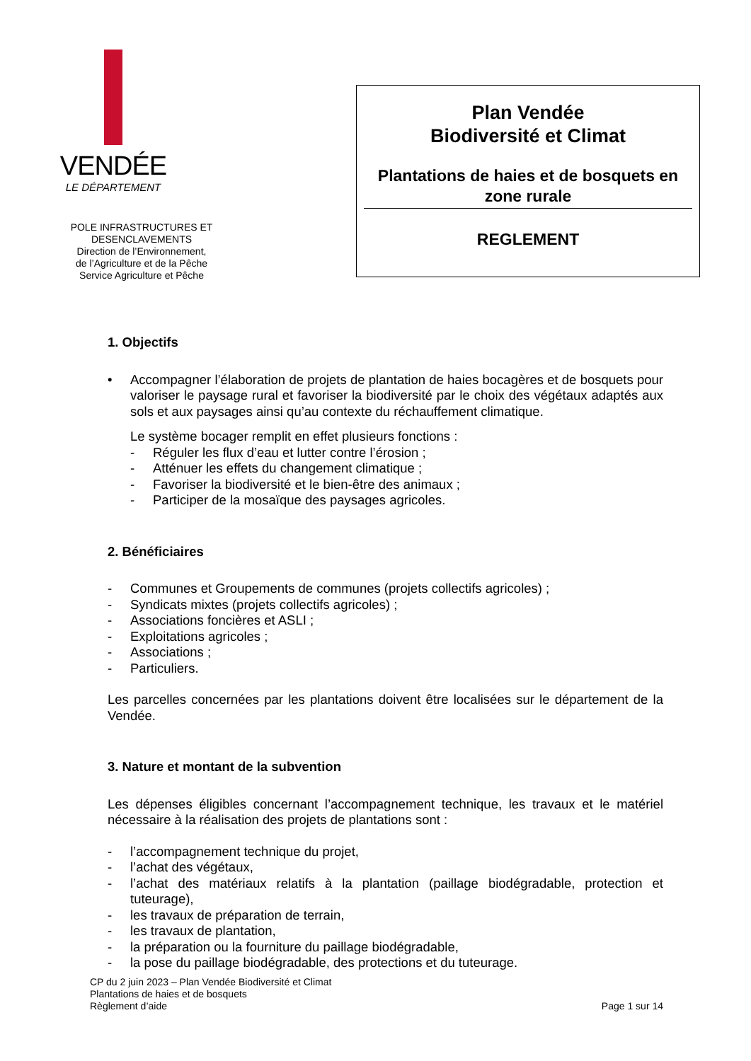VENDÉE
LE DÉPARTEMENT
POLE INFRASTRUCTURES ET
DESENCLAVEMENTS
Direction de l’Environnement,
de l’Agriculture et de la Pêche
Service Agriculture et Pêche
Plan Vendée
Biodiversité et Climat
Plantations de haies et de bosquets en zone rurale
REGLEMENT
1. Objectifs
• Accompagner l’élaboration de projets de plantation de haies bocagères et de bosquets pour valoriser le paysage rural et favoriser la biodiversité par le choix des végétaux adaptés aux sols et aux paysages ainsi qu’au contexte du réchauffement climatique.
Le système bocager remplit en effet plusieurs fonctions :
- Réguler les flux d’eau et lutter contre l’érosion ;
- Atténuer les effets du changement climatique ;
- Favoriser la biodiversité et le bien-être des animaux ;
- Participer de la mosaïque des paysages agricoles.
2. Bénéficiaires
- Communes et Groupements de communes (projets collectifs agricoles) ;
- Syndicats mixtes (projets collectifs agricoles) ;
- Associations foncières et ASLI ;
- Exploitations agricoles ;
- Associations ;
- Particuliers.
Les parcelles concernées par les plantations doivent être localisées sur le département de la Vendée.
3. Nature et montant de la subvention
Les dépenses éligibles concernant l’accompagnement technique, les travaux et le matériel nécessaire à la réalisation des projets de plantations sont :
- l’accompagnement technique du projet,
- l’achat des végétaux,
- l’achat des matériaux relatifs à la plantation (paillage biodégradable, protection et tuteurage),
- les travaux de préparation de terrain,
- les travaux de plantation,
- la préparation ou la fourniture du paillage biodégradable,
- la pose du paillage biodégradable, des protections et du tuteurage.
CP du 2 juin 2023 – Plan Vendée Biodiversité et Climat
Plantations de haies et de bosquets
Règlement d’aide
Page 1 sur 14